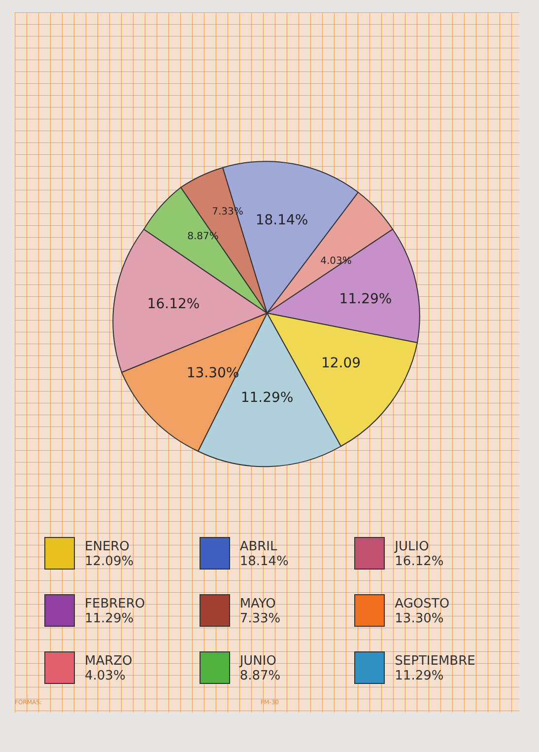18.14%
4.03%
11.29%
12.09
11.29%
13.30%
16.12%
8.87%
7.33%
ENERO
12.09%
ABRIL
18.14%
JULIO
16.12%
FEBRERO
11.29%
MAYO
7.33%
AGOSTO
13.30%
MARZO
4.03%
JUNIO
8.87%
SEPTIEMBRE
11.29%
FORMAS: PM-30